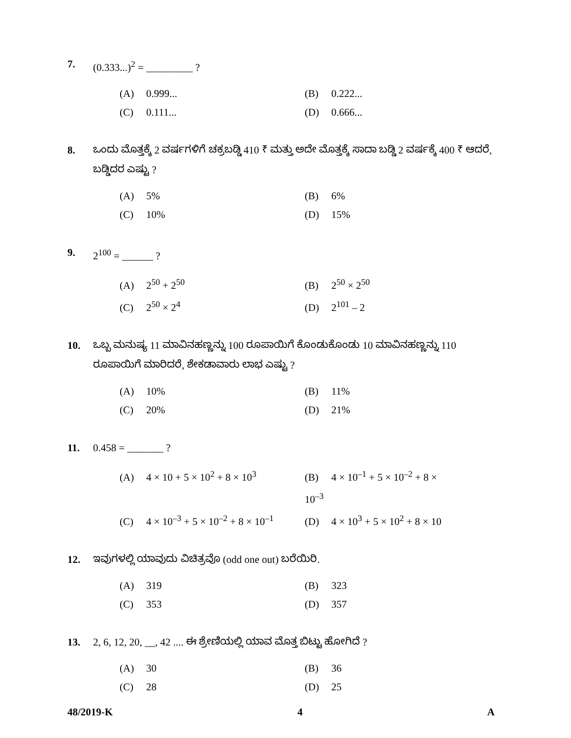7. (0.333...)<sup>2</sup> = _________ ?
(A) 0.999... (B) 0.222... (C) 0.111... (D) 0.666...
8. ಒಂದು ಮೊತ್ತಕ್ಕೆ 2 ವರ್ಷಗಳಿಗೆ ಚಕ್ರಬಡ್ಡಿ 410 ₹ ಮತ್ತು ಅದೇ ಮೊತ್ತಕ್ಕೆ ಸಾದಾ ಬಡ್ಡಿ 2 ವರ್ಷಕ್ಕೆ 400 ₹ ಆದರೆ, ಬಡ್ಡಿದರ ಎಷ್ಟು ?
(A) 5% (B) 6% (C) 10% (D) 15%
9. 2<sup>100</sup> = ______ ?
(A) 2<sup>50</sup> + 2<sup>50</sup> (B) 2<sup>50</sup> × 2<sup>50</sup> (C) 2<sup>50</sup> × 2<sup>4</sup> (D) 2<sup>101</sup> – 2
10. ಒಬ್ಬ ಮನುಷ್ಯ 11 ಮಾವಿನಹಣ್ಣನ್ನು 100 ರೂಪಾಯಿಗೆ ಕೊಂಡುಕೊಂಡು 10 ಮಾವಿನಹಣ್ಣನ್ನು 110 ರೂಪಾಯಿಗೆ ಮಾರಿದರೆ, ಶೇಕಡಾವಾರು ಲಾಭ ಎಷ್ಟು ?
(A) 10% (B) 11% (C) 20% (D) 21%
11. 0.458 = _______ ?
(A) 4 × 10 + 5 × 10<sup>2</sup> + 8 × 10<sup>3</sup> (B) 4 × 10<sup>–1</sup> + 5 × 10<sup>–2</sup> + 8 × 10<sup>–3</sup> (C) 4 × 10<sup>–3</sup> + 5 × 10<sup>–2</sup> + 8 × 10<sup>–1</sup> (D) 4 × 10<sup>3</sup> + 5 × 10<sup>2</sup> + 8 × 10
12. ಇವುಗಳಲ್ಲಿ ಯಾವುದು ವಿಚಿತ್ರವೊ (odd one out) ಬರೆಯಿರಿ.
(A) 319 (B) 323 (C) 353 (D) 357
13. 2, 6, 12, 20, __, 42 .... ಈ ಶ್ರೇಣಿಯಲ್ಲಿ ಯಾವ ಮೊತ್ತ ಬಿಟ್ಟು ಹೋಗಿದೆ ?
(A) 30 (B) 36 (C) 28 (D) 25
48/2019-K 4 A